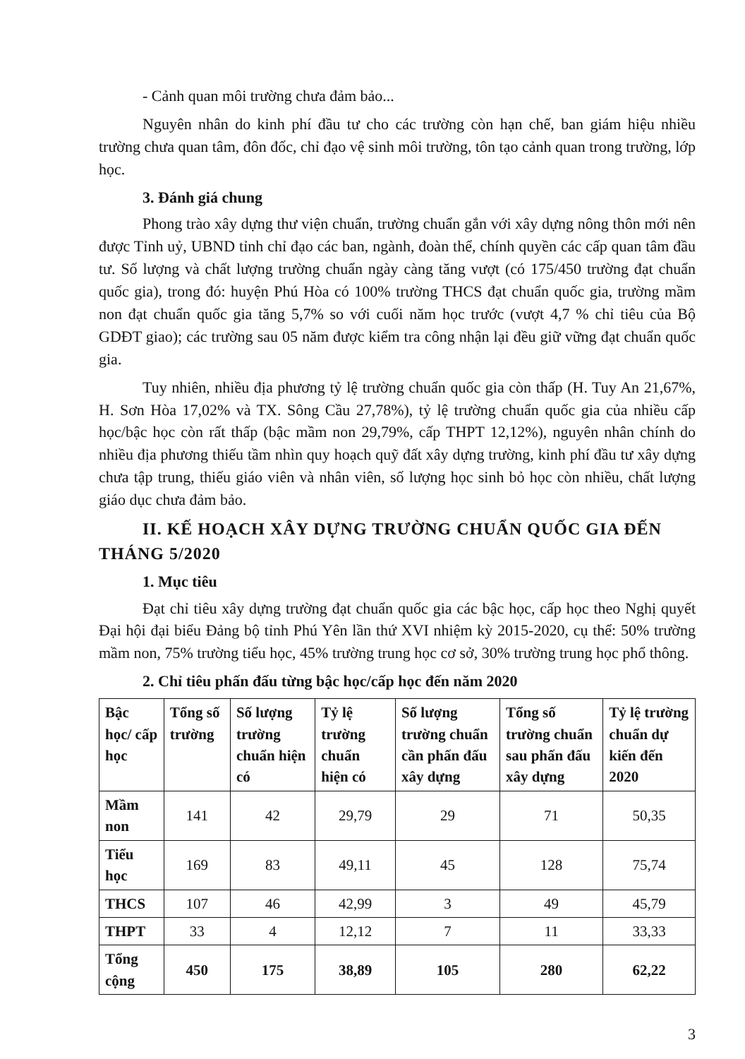- Cảnh quan môi trường chưa đảm bảo...
Nguyên nhân do kinh phí đầu tư cho các trường còn hạn chế, ban giám hiệu nhiều trường chưa quan tâm, đôn đốc, chỉ đạo vệ sinh môi trường, tôn tạo cảnh quan trong trường, lớp học.
3. Đánh giá chung
Phong trào xây dựng thư viện chuẩn, trường chuẩn gắn với xây dựng nông thôn mới nên được Tỉnh uỷ, UBND tỉnh chỉ đạo các ban, ngành, đoàn thể, chính quyền các cấp quan tâm đầu tư. Số lượng và chất lượng trường chuẩn ngày càng tăng vượt (có 175/450 trường đạt chuẩn quốc gia), trong đó: huyện Phú Hòa có 100% trường THCS đạt chuẩn quốc gia, trường mầm non đạt chuẩn quốc gia tăng 5,7% so với cuối năm học trước (vượt 4,7 % chỉ tiêu của Bộ GDĐT giao); các trường sau 05 năm được kiểm tra công nhận lại đều giữ vững đạt chuẩn quốc gia.
Tuy nhiên, nhiều địa phương tỷ lệ trường chuẩn quốc gia còn thấp (H. Tuy An 21,67%, H. Sơn Hòa 17,02% và TX. Sông Cầu 27,78%), tỷ lệ trường chuẩn quốc gia của nhiều cấp học/bậc học còn rất thấp (bậc mầm non 29,79%, cấp THPT 12,12%), nguyên nhân chính do nhiều địa phương thiếu tầm nhìn quy hoạch quỹ đất xây dựng trường, kinh phí đầu tư xây dựng chưa tập trung, thiếu giáo viên và nhân viên, số lượng học sinh bỏ học còn nhiều, chất lượng giáo dục chưa đảm bảo.
II. KẾ HOẠCH XÂY DỰNG TRƯỜNG CHUẨN QUỐC GIA ĐẾN THÁNG 5/2020
1. Mục tiêu
Đạt chỉ tiêu xây dựng trường đạt chuẩn quốc gia các bậc học, cấp học theo Nghị quyết Đại hội đại biểu Đảng bộ tỉnh Phú Yên lần thứ XVI nhiệm kỳ 2015-2020, cụ thể: 50% trường mầm non, 75% trường tiểu học, 45% trường trung học cơ sở, 30% trường trung học phổ thông.
2. Chỉ tiêu phấn đấu từng bậc học/cấp học đến năm 2020
| Bậc học/ cấp học | Tổng số trường | Số lượng trường chuẩn hiện có | Tỷ lệ trường chuẩn hiện có | Số lượng trường chuẩn cần phấn đấu xây dựng | Tổng số trường chuẩn sau phấn đấu xây dựng | Tỷ lệ trường chuẩn dự kiến đến 2020 |
| --- | --- | --- | --- | --- | --- | --- |
| Mầm non | 141 | 42 | 29,79 | 29 | 71 | 50,35 |
| Tiểu học | 169 | 83 | 49,11 | 45 | 128 | 75,74 |
| THCS | 107 | 46 | 42,99 | 3 | 49 | 45,79 |
| THPT | 33 | 4 | 12,12 | 7 | 11 | 33,33 |
| Tổng cộng | 450 | 175 | 38,89 | 105 | 280 | 62,22 |
3